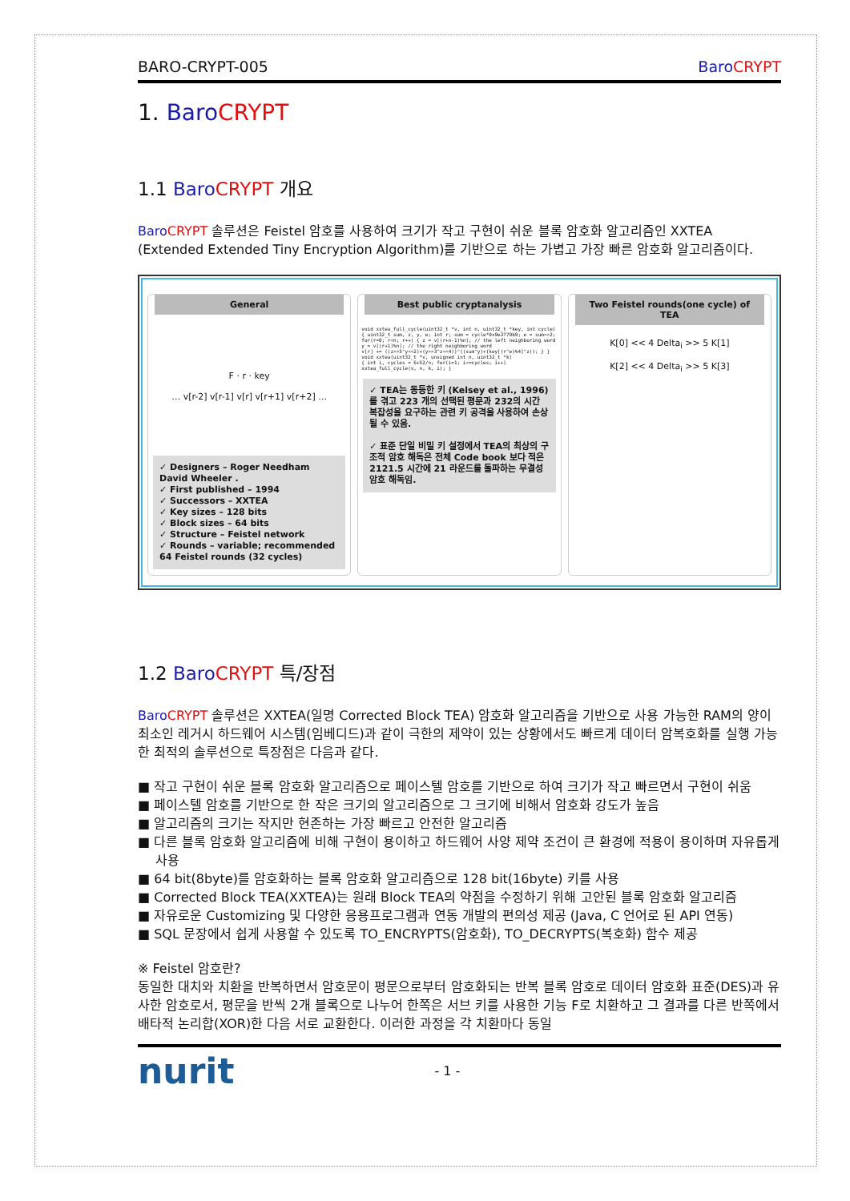BARO-CRYPT-005 Baro CRYPT
1. Baro CRYPT
1.1 Baro CRYPT 개요
Baro CRYPT 솔루션은 Feistel 암호를 사용하여 크기가 작고 구현이 쉬운 블록 암호화 알고리즘인 XXTEA (Extended Extended Tiny Encryption Algorithm)를 기반으로 하는 가볍고 가장 빠른 암호화 알고리즘이다.
General
F · r · key
… v[r-2] v[r-1] v[r] v[r+1] v[r+2] …
✓ Designers – Roger Needham David Wheeler .
✓ First published – 1994
✓ Successors – XXTEA
✓ Key sizes – 128 bits
✓ Block sizes – 64 bits
✓ Structure – Feistel network
✓ Rounds – variable; recommended 64 Feistel rounds (32 cycles)
Best public cryptanalysis
void xxtea_full_cycle(uint32_t *v, int n, uint32_t *key, int cycle) { uint32_t sum, z, y, e; int r; sum = cycle*0x9e3779b9; e = sum>>2; for(r=0; r<n; r++) { z = v[(r+n-1)%n]; // the left neighboring word y = v[(r+1)%n]; // the right neighboring word v[r] += ((z>>5^y<<2)+(y>>3^z<<4))^((sum^y)+(key[(r^e)%4]^z)); } } void xxtea(uint32_t *v, unsigned int n, uint32_t *k) { int i, cycles = 6+52/n; for(i=1; i<=cycles; i++) xxtea_full_cycle(v, n, k, i); }
✓ TEA는 동등한 키 (Kelsey et al., 1996)를 겪고 223 개의 선택된 평문과 232의 시간 복잡성을 요구하는 관련 키 공격을 사용하여 손상 될 수 있음.
✓ 표준 단일 비밀 키 설정에서 TEA의 최상의 구조적 암호 해독은 전체 Code book 보다 적은 2121.5 시간에 21 라운드를 돌파하는 무결성 암호 해독임.
Two Feistel rounds(one cycle) of TEA
K[0] << 4 Delta<sub>i</sub> >> 5 K[1]
K[2] << 4 Delta<sub>i</sub> >> 5 K[3]
1.2 Baro CRYPT 특/장점
Baro CRYPT 솔루션은 XXTEA(일명 Corrected Block TEA) 암호화 알고리즘을 기반으로 사용 가능한 RAM의 양이 최소인 레거시 하드웨어 시스템(임베디드)과 같이 극한의 제약이 있는 상황에서도 빠르게 데이터 암복호화를 실행 가능한 최적의 솔루션으로 특장점은 다음과 같다.
■ 작고 구현이 쉬운 블록 암호화 알고리즘으로 페이스텔 암호를 기반으로 하여 크기가 작고 빠르면서 구현이 쉬움
■ 페이스텔 암호를 기반으로 한 작은 크기의 알고리즘으로 그 크기에 비해서 암호화 강도가 높음
■ 알고리즘의 크기는 작지만 현존하는 가장 빠르고 안전한 알고리즘
■ 다른 블록 암호화 알고리즘에 비해 구현이 용이하고 하드웨어 사양 제약 조건이 큰 환경에 적용이 용이하며 자유롭게 사용
■ 64 bit(8byte)를 암호화하는 블록 암호화 알고리즘으로 128 bit(16byte) 키를 사용
■ Corrected Block TEA(XXTEA)는 원래 Block TEA의 약점을 수정하기 위해 고안된 블록 암호화 알고리즘
■ 자유로운 Customizing 및 다양한 응용프로그램과 연동 개발의 편의성 제공 (Java, C 언어로 된 API 연동)
■ SQL 문장에서 쉽게 사용할 수 있도록 TO_ENCRYPTS(암호화), TO_DECRYPTS(복호화) 함수 제공
※ Feistel 암호란?
동일한 대치와 치환을 반복하면서 암호문이 평문으로부터 암호화되는 반복 블록 암호로 데이터 암호화 표준(DES)과 유사한 암호로서, 평문을 반씩 2개 블록으로 나누어 한쪽은 서브 키를 사용한 기능 F로 치환하고 그 결과를 다른 반쪽에서 배타적 논리합(XOR)한 다음 서로 교환한다. 이러한 과정을 각 치환마다 동일
nurit - 1 -